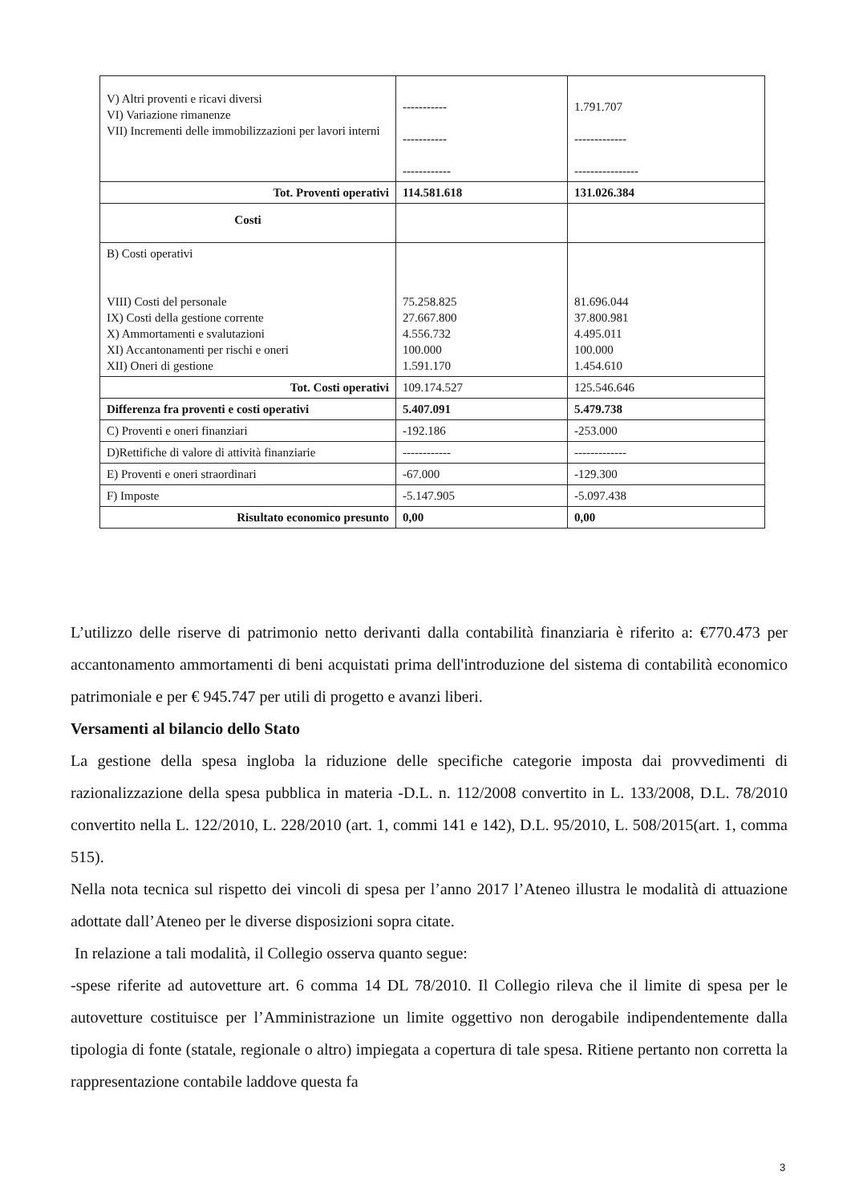| V) Altri proventi e ricavi diversi VI) Variazione rimanenze VII) Incrementi delle immobilizzazioni per lavori interni | ----------- ----------- ------------ | 1.791.707 ------------- ---------------- |
| Tot. Proventi operativi | 114.581.618 | 131.026.384 |
| Costi | | |
| B) Costi operativi VIII) Costi del personale IX) Costi della gestione corrente X) Ammortamenti e svalutazioni XI) Accantonamenti per rischi e oneri XII) Oneri di gestione | 75.258.825 27.667.800 4.556.732 100.000 1.591.170 | 81.696.044 37.800.981 4.495.011 100.000 1.454.610 |
| Tot. Costi operativi | 109.174.527 | 125.546.646 |
| Differenza fra proventi e costi operativi | 5.407.091 | 5.479.738 |
| C) Proventi e oneri finanziari | -192.186 | -253.000 |
| D)Rettifiche di valore di attività finanziarie | ------------ | ------------- |
| E) Proventi e oneri straordinari | -67.000 | -129.300 |
| F) Imposte | -5.147.905 | -5.097.438 |
| Risultato economico presunto | 0,00 | 0,00 |
L’utilizzo delle riserve di patrimonio netto derivanti dalla contabilità finanziaria è riferito a: €770.473 per accantonamento ammortamenti di beni acquistati prima dell'introduzione del sistema di contabilità economico patrimoniale e per € 945.747 per utili di progetto e avanzi liberi.
Versamenti al bilancio dello Stato
La gestione della spesa ingloba la riduzione delle specifiche categorie imposta dai provvedimenti di razionalizzazione della spesa pubblica in materia -D.L. n. 112/2008 convertito in L. 133/2008, D.L. 78/2010 convertito nella L. 122/2010, L. 228/2010 (art. 1, commi 141 e 142), D.L. 95/2010, L. 508/2015(art. 1, comma 515).
Nella nota tecnica sul rispetto dei vincoli di spesa per l’anno 2017 l’Ateneo illustra le modalità di attuazione adottate dall’Ateneo per le diverse disposizioni sopra citate.
In relazione a tali modalità, il Collegio osserva quanto segue:
-spese riferite ad autovetture art. 6 comma 14 DL 78/2010. Il Collegio rileva che il limite di spesa per le autovetture costituisce per l’Amministrazione un limite oggettivo non derogabile indipendentemente dalla tipologia di fonte (statale, regionale o altro) impiegata a copertura di tale spesa. Ritiene pertanto non corretta la rappresentazione contabile laddove questa fa
3